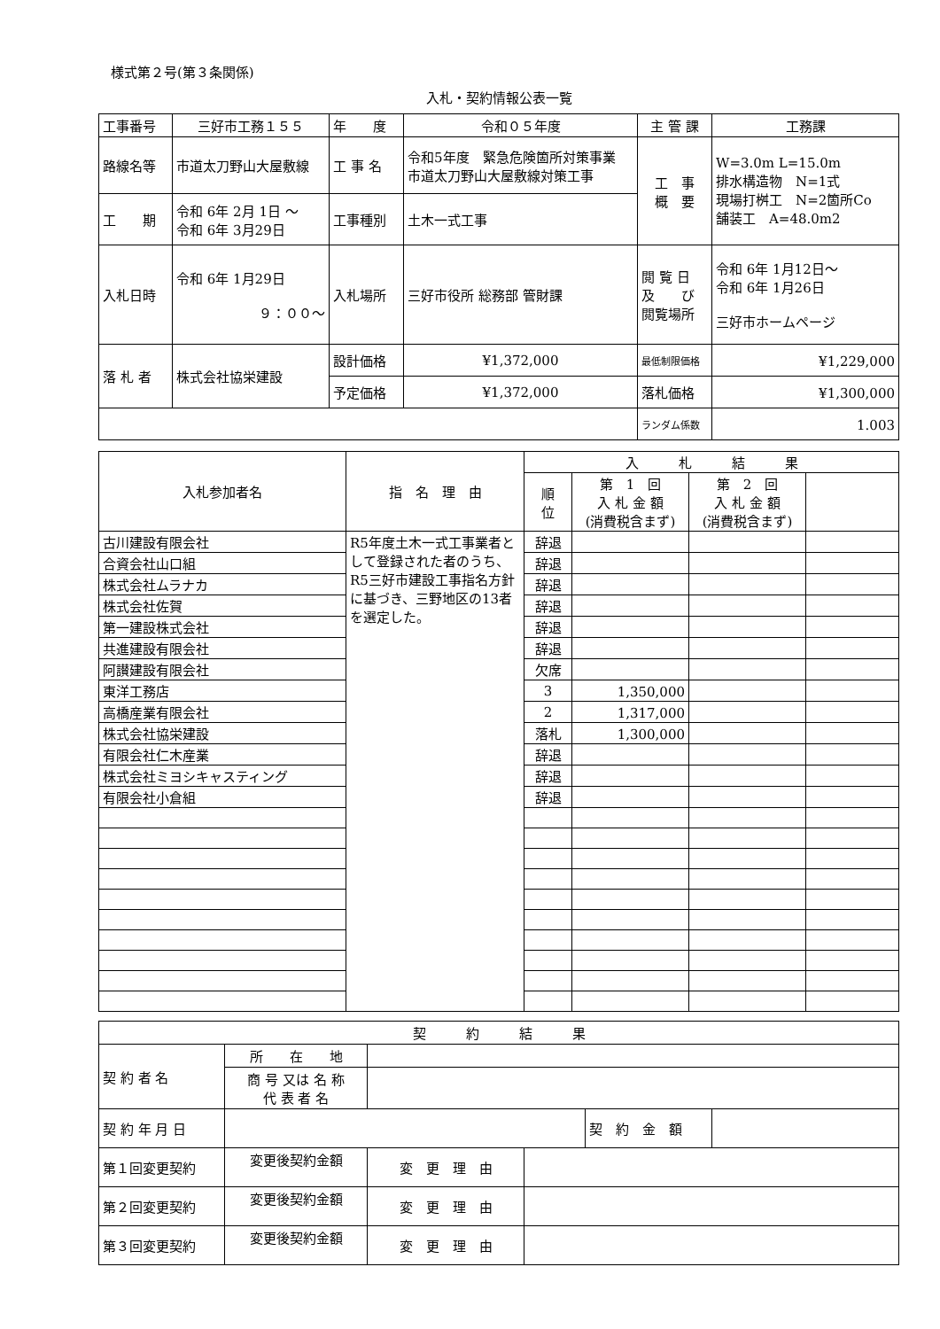様式第２号(第３条関係)
入札・契約情報公表一覧
| 工事番号 | 三好市工務１５５ | 年 度 | 令和０５年度 | 主 管 課 | 工務課 |
| 路線名等 | 市道太刀野山大屋敷線 | 工 事 名 | 令和5年度 緊急危険箇所対策事業 市道太刀野山大屋敷線対策工事 | 工 事 概 要 | W=3.0m L=15.0m 排水構造物 N=1式 現場打桝工 N=2箇所Co 舗装工 A=48.0m2 |
| 工 期 | 令和 6年 2月 1日 ～ 令和 6年 3月29日 | 工事種別 | 土木一式工事 | | |
| 入札日時 | 令和 6年 1月29日 ９：００～ | 入札場所 | 三好市役所 総務部 管財課 | 閲 覧 日 及 び 閲覧場所 | 令和 6年 1月12日～ 令和 6年 1月26日 三好市ホームページ |
| 落 札 者 | 株式会社協栄建設 | 設計価格 | ¥1,372,000 | 最低制限価格 | ¥1,229,000 |
| | | 予定価格 | ¥1,372,000 | 落札価格 | ¥1,300,000 |
| | | | | ランダム係数 | 1.003 |
| 入札参加者名 | 指 名 理 由 | 入 札 結 果 | | | |
| | | 順 位 | 第 1 回 入 札 金 額 (消費税含まず) | 第 2 回 入 札 金 額 (消費税含まず) | |
| 古川建設有限会社 | R5年度土木一式工事業者として登録された者のうち、R5三好市建設工事指名方針に基づき、三野地区の13者を選定した。 | 辞退 | | | |
| 合資会社山口組 | | 辞退 | | | |
| 株式会社ムラナカ | | 辞退 | | | |
| 株式会社佐賀 | | 辞退 | | | |
| 第一建設株式会社 | | 辞退 | | | |
| 共進建設有限会社 | | 辞退 | | | |
| 阿讃建設有限会社 | | 欠席 | | | |
| 東洋工務店 | | 3 | 1,350,000 | | |
| 高橋産業有限会社 | | 2 | 1,317,000 | | |
| 株式会社協栄建設 | | 落札 | 1,300,000 | | |
| 有限会社仁木産業 | | 辞退 | | | |
| 株式会社ミヨシキャスティング | | 辞退 | | | |
| 有限会社小倉組 | | 辞退 | | | |
| 契 約 結 果 | | | | | |
| 契 約 者 名 | 所 在 地 | | | | |
| | 商 号 又は 名 称 代 表 者 名 | | | | |
| 契 約 年 月 日 | | | | 契 約 金 額 | |
| 第１回変更契約 | 変更後契約金額 | 変 更 理 由 | | | |
| 第２回変更契約 | 変更後契約金額 | 変 更 理 由 | | | |
| 第３回変更契約 | 変更後契約金額 | 変 更 理 由 | | | |